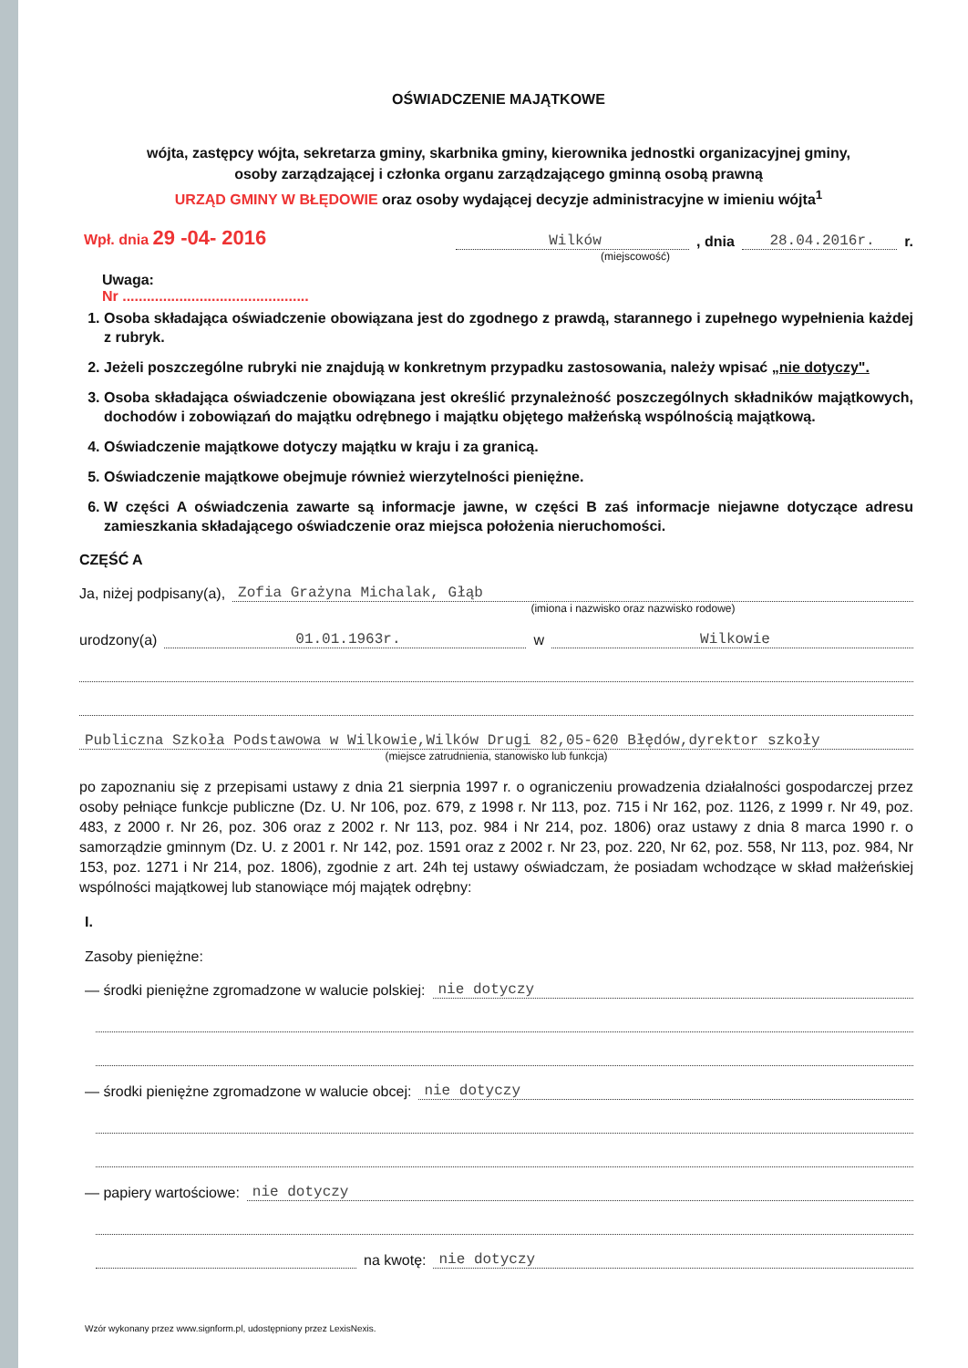OŚWIADCZENIE MAJĄTKOWE
wójta, zastępcy wójta, sekretarza gminy, skarbnika gminy, kierownika jednostki organizacyjnej gminy,
osoby zarządzającej i członka organu zarządzającego gminną osobą prawną
URZĄD GMINY W BŁĘDOWIE oraz osoby wydającej decyzje administracyjne w imieniu wójta<sup>1</sup>
Wpł. dnia 29 -04- 2016
Wilków
, dnia
28.04.2016r.
r.
(miejscowość)
Uwaga:
Nr ..............................................
1. Osoba składająca oświadczenie obowiązana jest do zgodnego z prawdą, starannego i zupełnego wypełnienia każdej z rubryk.
2. Jeżeli poszczególne rubryki nie znajdują w konkretnym przypadku zastosowania, należy wpisać „nie dotyczy".
3. Osoba składająca oświadczenie obowiązana jest określić przynależność poszczególnych składników majątkowych, dochodów i zobowiązań do majątku odrębnego i majątku objętego małżeńską wspólnością majątkową.
4. Oświadczenie majątkowe dotyczy majątku w kraju i za granicą.
5. Oświadczenie majątkowe obejmuje również wierzytelności pieniężne.
6. W części A oświadczenia zawarte są informacje jawne, w części B zaś informacje niejawne dotyczące adresu zamieszkania składającego oświadczenie oraz miejsca położenia nieruchomości.
CZĘŚĆ A
Ja, niżej podpisany(a),
Zofia Grażyna Michalak, Głąb
(imiona i nazwisko oraz nazwisko rodowe)
urodzony(a)
01.01.1963r.
w
Wilkowie
Publiczna Szkoła Podstawowa w Wilkowie,Wilków Drugi 82,05-620 Błędów,dyrektor szkoły
(miejsce zatrudnienia, stanowisko lub funkcja)
po zapoznaniu się z przepisami ustawy z dnia 21 sierpnia 1997 r. o ograniczeniu prowadzenia działalności gospodarczej przez osoby pełniące funkcje publiczne (Dz. U. Nr 106, poz. 679, z 1998 r. Nr 113, poz. 715 i Nr 162, poz. 1126, z 1999 r. Nr 49, poz. 483, z 2000 r. Nr 26, poz. 306 oraz z 2002 r. Nr 113, poz. 984 i Nr 214, poz. 1806) oraz ustawy z dnia 8 marca 1990 r. o samorządzie gminnym (Dz. U. z 2001 r. Nr 142, poz. 1591 oraz z 2002 r. Nr 23, poz. 220, Nr 62, poz. 558, Nr 113, poz. 984, Nr 153, poz. 1271 i Nr 214, poz. 1806), zgodnie z art. 24h tej ustawy oświadczam, że posiadam wchodzące w skład małżeńskiej wspólności majątkowej lub stanowiące mój majątek odrębny:
I.
Zasoby pieniężne:
— środki pieniężne zgromadzone w walucie polskiej:
nie dotyczy
— środki pieniężne zgromadzone w walucie obcej:
nie dotyczy
— papiery wartościowe:
nie dotyczy
na kwotę:
nie dotyczy
Wzór wykonany przez www.signform.pl, udostępniony przez LexisNexis.